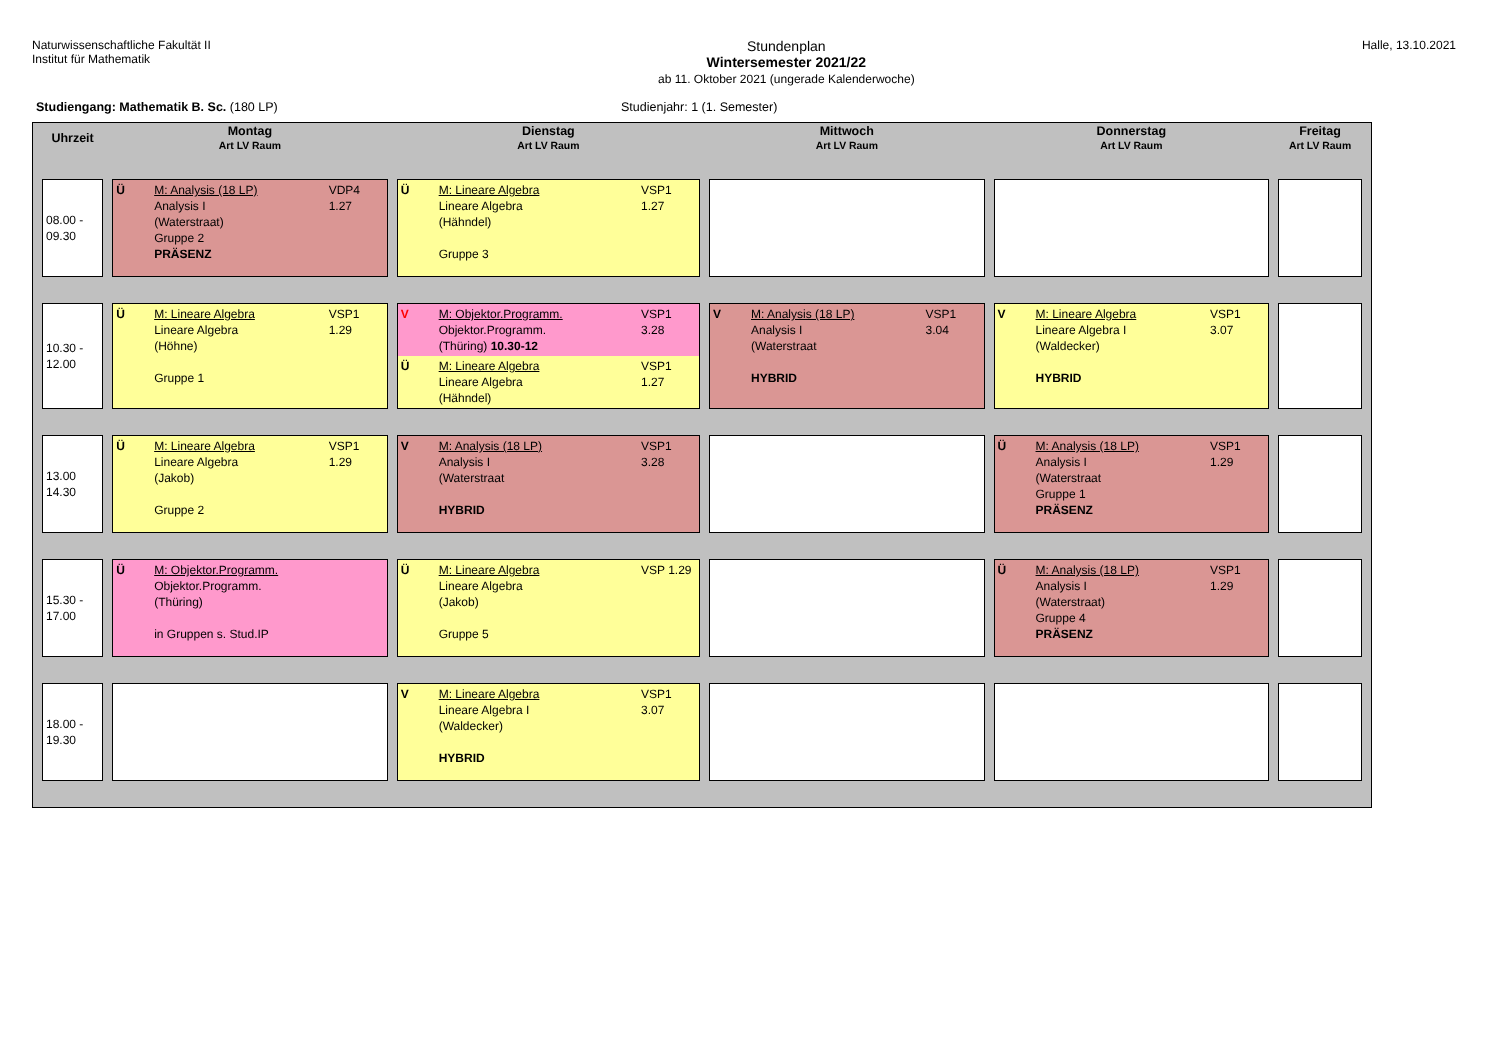Naturwissenschaftliche Fakultät II
Institut für Mathematik
Stundenplan
Wintersemester 2021/22
ab 11. Oktober 2021 (ungerade Kalenderwoche)
Halle, 13.10.2021
Studiengang: Mathematik B. Sc. (180 LP) Studienjahr: 1 (1. Semester)
| Uhrzeit | Montag Art LV Raum | Dienstag Art LV Raum | Mittwoch Art LV Raum | Donnerstag Art LV Raum | Freitag Art LV Raum |
| --- | --- | --- | --- | --- | --- |
| 08.00 - 09.30 | Ü M: Analysis (18 LP) Analysis I (Waterstraat) Gruppe 2 PRÄSENZ VDP4 1.27 | Ü M: Lineare Algebra Lineare Algebra (Hähndel) Gruppe 3 VSP1 1.27 | | | |
| 10.30 - 12.00 | Ü M: Lineare Algebra Lineare Algebra (Höhne) Gruppe 1 VSP1 1.29 | V M: Objektor.Programm. Objektor.Programm. (Thüring) 10.30-12 VSP1 3.28 Ü M: Lineare Algebra Lineare Algebra (Hähndel) VSP1 1.27 | V M: Analysis (18 LP) Analysis I (Waterstraat HYBRID VSP1 3.04 | V M: Lineare Algebra Lineare Algebra I (Waldecker) HYBRID VSP1 3.07 | |
| 13.00 14.30 | Ü M: Lineare Algebra Lineare Algebra (Jakob) Gruppe 2 VSP1 1.29 | V M: Analysis (18 LP) Analysis I (Waterstraat HYBRID VSP1 3.28 | | Ü M: Analysis (18 LP) Analysis I (Waterstraat Gruppe 1 PRÄSENZ VSP1 1.29 | |
| 15.30 - 17.00 | Ü M: Objektor.Programm. Objektor.Programm. (Thüring) in Gruppen s. Stud.IP | Ü M: Lineare Algebra Lineare Algebra (Jakob) Gruppe 5 VSP 1.29 | | Ü M: Analysis (18 LP) Analysis I (Waterstraat) Gruppe 4 PRÄSENZ VSP1 1.29 | |
| 18.00 - 19.30 | | V M: Lineare Algebra Lineare Algebra I (Waldecker) HYBRID VSP1 3.07 | | | |